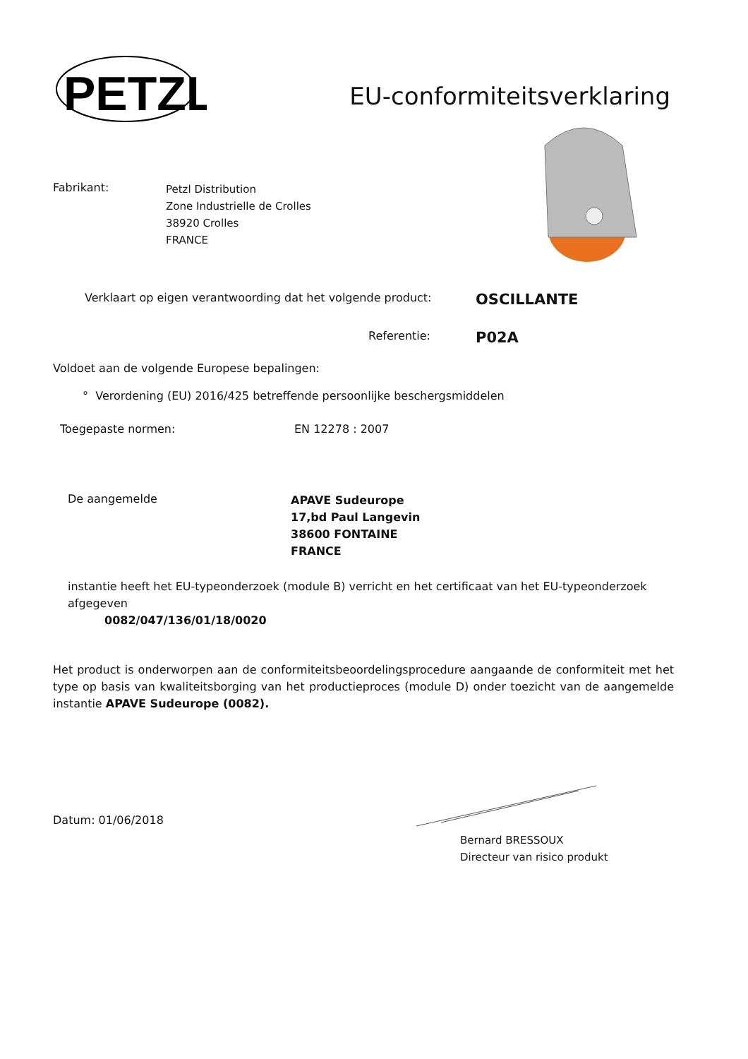PETZL
EU-conformiteitsverklaring
Fabrikant:
Petzl Distribution
Zone Industrielle de Crolles
38920 Crolles
FRANCE
Verklaart op eigen verantwoording dat het volgende product:
OSCILLANTE
Referentie:
P02A
Voldoet aan de volgende Europese bepalingen:
° Verordening (EU) 2016/425 betreffende persoonlijke beschergsmiddelen
Toegepaste normen: EN 12278 : 2007
De aangemelde
APAVE Sudeurope
17,bd Paul Langevin
38600 FONTAINE
FRANCE
instantie heeft het EU-typeonderzoek (module B) verricht en het certificaat van het EU-typeonderzoek afgegeven
0082/047/136/01/18/0020
Het product is onderworpen aan de conformiteitsbeoordelingsprocedure aangaande de conformiteit met het type op basis van kwaliteitsborging van het productieproces (module D) onder toezicht van de aangemelde instantie APAVE Sudeurope (0082).
Datum: 01/06/2018
Bernard BRESSOUX
Directeur van risico produkt